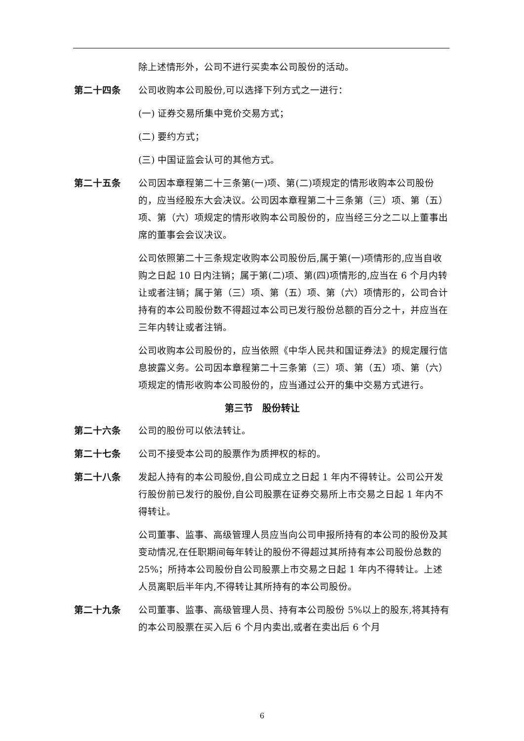除上述情形外，公司不进行买卖本公司股份的活动。
第二十四条 公司收购本公司股份,可以选择下列方式之一进行：
(一) 证券交易所集中竞价交易方式；
(二) 要约方式；
(三) 中国证监会认可的其他方式。
第二十五条 公司因本章程第二十三条第(一)项、第(二)项规定的情形收购本公司股份的，应当经股东大会决议。公司因本章程第二十三条第（三）项、第（五）项、第（六）项规定的情形收购本公司股份的，应当经三分之二以上董事出席的董事会会议决议。
公司依照第二十三条规定收购本公司股份后,属于第(一)项情形的,应当自收购之日起 10 日内注销；属于第(二)项、第(四)项情形的,应当在 6 个月内转让或者注销；属于第（三）项、第（五）项、第（六）项情形的，公司合计持有的本公司股份数不得超过本公司已发行股份总额的百分之十，并应当在三年内转让或者注销。
公司收购本公司股份的，应当依照《中华人民共和国证券法》的规定履行信息披露义务。公司因本章程第二十三条第（三）项、第（五）项、第（六）项规定的情形收购本公司股份的，应当通过公开的集中交易方式进行。
第三节　股份转让
第二十六条 公司的股份可以依法转让。
第二十七条 公司不接受本公司的股票作为质押权的标的。
第二十八条 发起人持有的本公司股份,自公司成立之日起 1 年内不得转让。公司公开发行股份前已发行的股份,自公司股票在证券交易所上市交易之日起 1 年内不得转让。
公司董事、监事、高级管理人员应当向公司申报所持有的本公司的股份及其变动情况,在任职期间每年转让的股份不得超过其所持有本公司股份总数的 25%；所持本公司股份自公司股票上市交易之日起 1 年内不得转让。上述人员离职后半年内,不得转让其所持有的本公司股份。
第二十九条 公司董事、监事、高级管理人员、持有本公司股份 5%以上的股东,将其持有的本公司股票在买入后 6 个月内卖出,或者在卖出后 6 个月
6